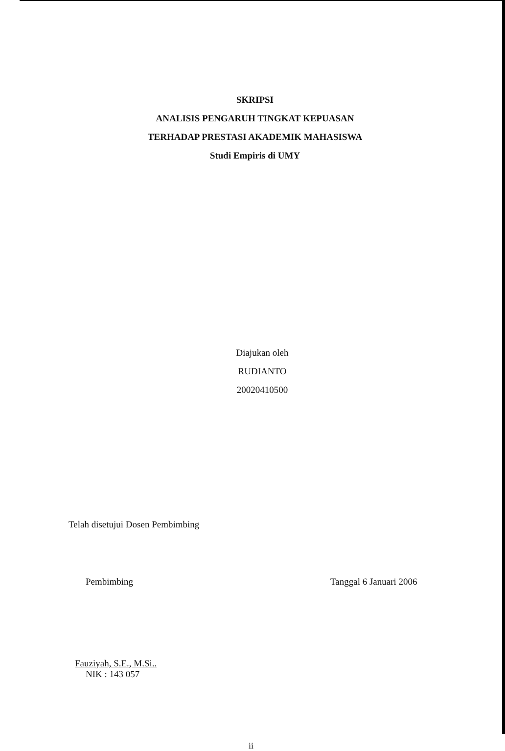SKRIPSI
ANALISIS PENGARUH TINGKAT KEPUASAN
TERHADAP PRESTASI AKADEMIK MAHASISWA
Studi Empiris di UMY
Diajukan oleh
RUDIANTO
20020410500
Telah disetujui Dosen Pembimbing
Pembimbing
Fauziyah, S.E., M.Si..
NIK : 143 057
Tanggal 6 Januari 2006
ii